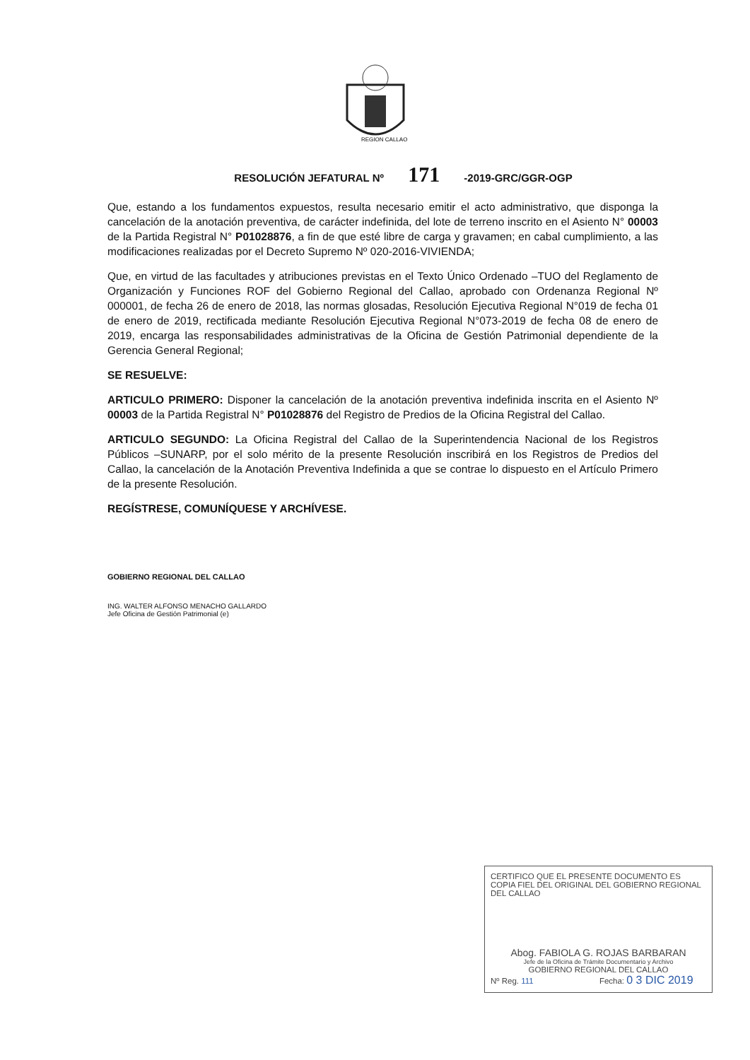REGION CALLAO
RESOLUCIÓN JEFATURAL Nº 171 -2019-GRC/GGR-OGP
Que, estando a los fundamentos expuestos, resulta necesario emitir el acto administrativo, que disponga la cancelación de la anotación preventiva, de carácter indefinida, del lote de terreno inscrito en el Asiento N° 00003 de la Partida Registral N° P01028876, a fin de que esté libre de carga y gravamen; en cabal cumplimiento, a las modificaciones realizadas por el Decreto Supremo Nº 020-2016-VIVIENDA;
Que, en virtud de las facultades y atribuciones previstas en el Texto Único Ordenado –TUO del Reglamento de Organización y Funciones ROF del Gobierno Regional del Callao, aprobado con Ordenanza Regional Nº 000001, de fecha 26 de enero de 2018, las normas glosadas, Resolución Ejecutiva Regional N°019 de fecha 01 de enero de 2019, rectificada mediante Resolución Ejecutiva Regional N°073-2019 de fecha 08 de enero de 2019, encarga las responsabilidades administrativas de la Oficina de Gestión Patrimonial dependiente de la Gerencia General Regional;
SE RESUELVE:
ARTICULO PRIMERO: Disponer la cancelación de la anotación preventiva indefinida inscrita en el Asiento Nº 00003 de la Partida Registral N° P01028876 del Registro de Predios de la Oficina Registral del Callao.
ARTICULO SEGUNDO: La Oficina Registral del Callao de la Superintendencia Nacional de los Registros Públicos –SUNARP, por el solo mérito de la presente Resolución inscribirá en los Registros de Predios del Callao, la cancelación de la Anotación Preventiva Indefinida a que se contrae lo dispuesto en el Artículo Primero de la presente Resolución.
REGÍSTRESE, COMUNÍQUESE Y ARCHÍVESE.
GOBIERNO REGIONAL DEL CALLAO
ING. WALTER ALFONSO MENACHO GALLARDO
Jefe Oficina de Gestión Patrimonial (e)
CERTIFICO QUE EL PRESENTE DOCUMENTO ES COPIA FIEL DEL ORIGINAL DEL GOBIERNO REGIONAL DEL CALLAO
Abog. FABIOLA G. ROJAS BARBARAN
Jefe de la Oficina de Trámite Documentario y Archivo
GOBIERNO REGIONAL DEL CALLAO
Nº Reg. 111 Fecha: 0 3 DIC 2019